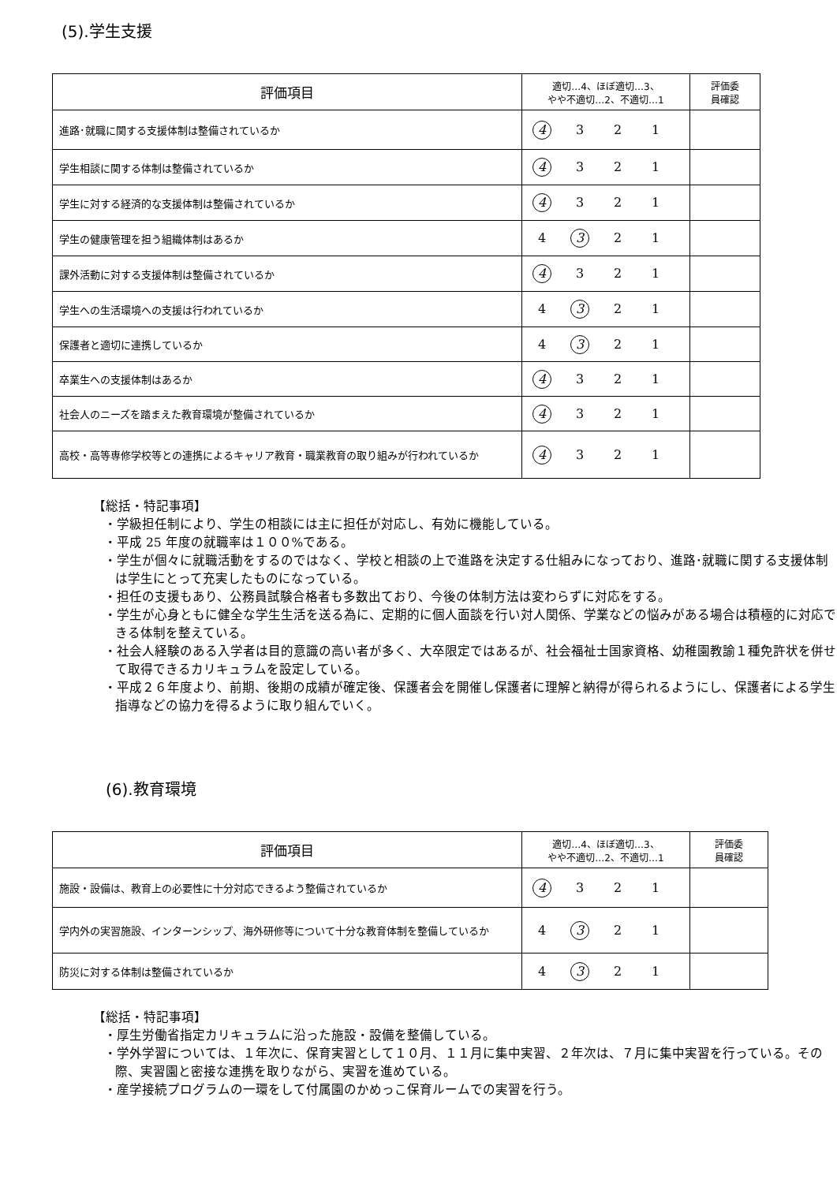(5).学生支援
| 評価項目 | 適切…4、ほぼ適切…3、 やや不適切…2、不適切…1 | 評価委 員確認 |
| --- | --- | --- |
| 進路･就職に関する支援体制は整備されているか | 4 3 2 1 | |
| 学生相談に関する体制は整備されているか | 4 3 2 1 | |
| 学生に対する経済的な支援体制は整備されているか | 4 3 2 1 | |
| 学生の健康管理を担う組織体制はあるか | 4 3 2 1 | |
| 課外活動に対する支援体制は整備されているか | 4 3 2 1 | |
| 学生への生活環境への支援は行われているか | 4 3 2 1 | |
| 保護者と適切に連携しているか | 4 3 2 1 | |
| 卒業生への支援体制はあるか | 4 3 2 1 | |
| 社会人のニーズを踏まえた教育環境が整備されているか | 4 3 2 1 | |
| 高校・高等専修学校等との連携によるキャリア教育・職業教育の取り組みが行われているか | 4 3 2 1 | |
【総括・特記事項】
・学級担任制により、学生の相談には主に担任が対応し、有効に機能している。
・平成 25 年度の就職率は１００%である。
・学生が個々に就職活動をするのではなく、学校と相談の上で進路を決定する仕組みになっており、進路･就職に関する支援体制は学生にとって充実したものになっている。
・担任の支援もあり、公務員試験合格者も多数出ており、今後の体制方法は変わらずに対応をする。
・学生が心身ともに健全な学生生活を送る為に、定期的に個人面談を行い対人関係、学業などの悩みがある場合は積極的に対応できる体制を整えている。
・社会人経験のある入学者は目的意識の高い者が多く、大卒限定ではあるが、社会福祉士国家資格、幼稚園教諭１種免許状を併せて取得できるカリキュラムを設定している。
・平成２６年度より、前期、後期の成績が確定後、保護者会を開催し保護者に理解と納得が得られるようにし、保護者による学生指導などの協力を得るように取り組んでいく。
(6).教育環境
| 評価項目 | 適切…4、ほぼ適切…3、 やや不適切…2、不適切…1 | 評価委 員確認 |
| --- | --- | --- |
| 施設・設備は、教育上の必要性に十分対応できるよう整備されているか | 4 3 2 1 | |
| 学内外の実習施設、インターンシップ、海外研修等について十分な教育体制を整備しているか | 4 3 2 1 | |
| 防災に対する体制は整備されているか | 4 3 2 1 | |
【総括・特記事項】
・厚生労働省指定カリキュラムに沿った施設・設備を整備している。
・学外学習については、１年次に、保育実習として１０月、１１月に集中実習、２年次は、７月に集中実習を行っている。その際、実習園と密接な連携を取りながら、実習を進めている。
・産学接続プログラムの一環をして付属園のかめっこ保育ルームでの実習を行う。